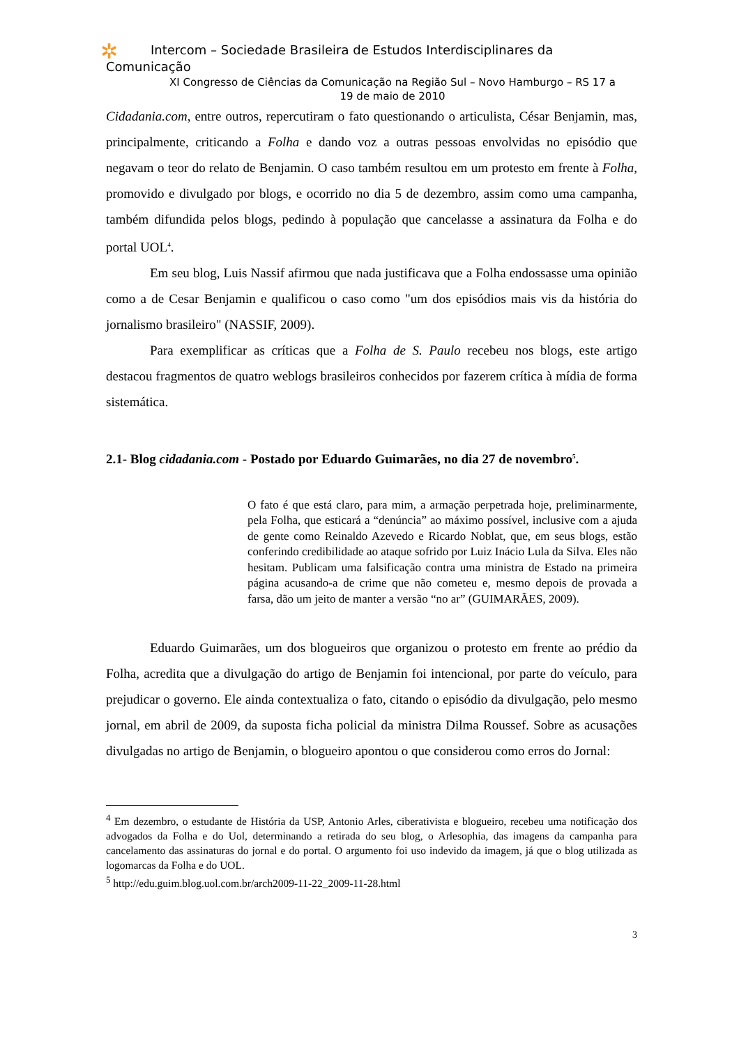✲
Intercom – Sociedade Brasileira de Estudos Interdisciplinares da
Comunicação
XI Congresso de Ciências da Comunicação na Região Sul – Novo Hamburgo – RS 17 a
19 de maio de 2010
Cidadania.com, entre outros, repercutiram o fato questionando o articulista, César Benjamin, mas, principalmente, criticando a Folha e dando voz a outras pessoas envolvidas no episódio que negavam o teor do relato de Benjamin. O caso também resultou em um protesto em frente à Folha, promovido e divulgado por blogs, e ocorrido no dia 5 de dezembro, assim como uma campanha, também difundida pelos blogs, pedindo à população que cancelasse a assinatura da Folha e do portal UOL<sup>4</sup>.
Em seu blog, Luis Nassif afirmou que nada justificava que a Folha endossasse uma opinião como a de Cesar Benjamin e qualificou o caso como "um dos episódios mais vis da história do jornalismo brasileiro" (NASSIF, 2009).
Para exemplificar as críticas que a Folha de S. Paulo recebeu nos blogs, este artigo destacou fragmentos de quatro weblogs brasileiros conhecidos por fazerem crítica à mídia de forma sistemática.
2.1- Blog cidadania.com - Postado por Eduardo Guimarães, no dia 27 de novembro<sup>5</sup>.
O fato é que está claro, para mim, a armação perpetrada hoje, preliminarmente, pela Folha, que esticará a “denúncia” ao máximo possível, inclusive com a ajuda de gente como Reinaldo Azevedo e Ricardo Noblat, que, em seus blogs, estão conferindo credibilidade ao ataque sofrido por Luiz Inácio Lula da Silva. Eles não hesitam. Publicam uma falsificação contra uma ministra de Estado na primeira página acusando-a de crime que não cometeu e, mesmo depois de provada a farsa, dão um jeito de manter a versão “no ar” (GUIMARÃES, 2009).
Eduardo Guimarães, um dos blogueiros que organizou o protesto em frente ao prédio da Folha, acredita que a divulgação do artigo de Benjamin foi intencional, por parte do veículo, para prejudicar o governo. Ele ainda contextualiza o fato, citando o episódio da divulgação, pelo mesmo jornal, em abril de 2009, da suposta ficha policial da ministra Dilma Roussef. Sobre as acusações divulgadas no artigo de Benjamin, o blogueiro apontou o que considerou como erros do Jornal:
<sup>4</sup> Em dezembro, o estudante de História da USP, Antonio Arles, ciberativista e blogueiro, recebeu uma notificação dos advogados da Folha e do Uol, determinando a retirada do seu blog, o Arlesophia, das imagens da campanha para cancelamento das assinaturas do jornal e do portal. O argumento foi uso indevido da imagem, já que o blog utilizada as logomarcas da Folha e do UOL.
<sup>5</sup> http://edu.guim.blog.uol.com.br/arch2009-11-22_2009-11-28.html
3